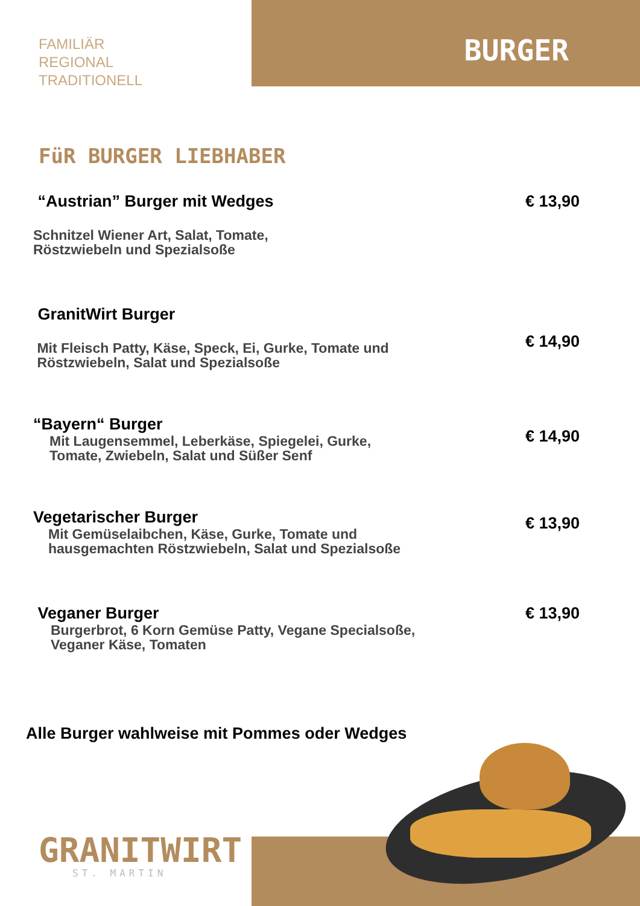FAMILIÄR
REGIONAL
TRADITIONELL
BURGER
FüR BURGER LIEBHABER
“Austrian” Burger mit Wedges
Schnitzel Wiener Art, Salat, Tomate,
Röstzwiebeln und Spezialsoße
€ 13,90
GranitWirt Burger
Mit Fleisch Patty, Käse, Speck, Ei, Gurke, Tomate und
Röstzwiebeln, Salat und Spezialsoße
€ 14,90
“Bayern“ Burger
Mit Laugensemmel, Leberkäse, Spiegelei, Gurke,
Tomate, Zwiebeln, Salat und Süßer Senf
€ 14,90
Vegetarischer Burger
Mit Gemüselaibchen, Käse, Gurke, Tomate und
hausgemachten Röstzwiebeln, Salat und Spezialsoße
€ 13,90
Veganer Burger
Burgerbrot, 6 Korn Gemüse Patty, Vegane Specialsoße,
Veganer Käse, Tomaten
€ 13,90
Alle Burger wahlweise mit Pommes oder Wedges
GRANITWIRT
ST. MARTIN